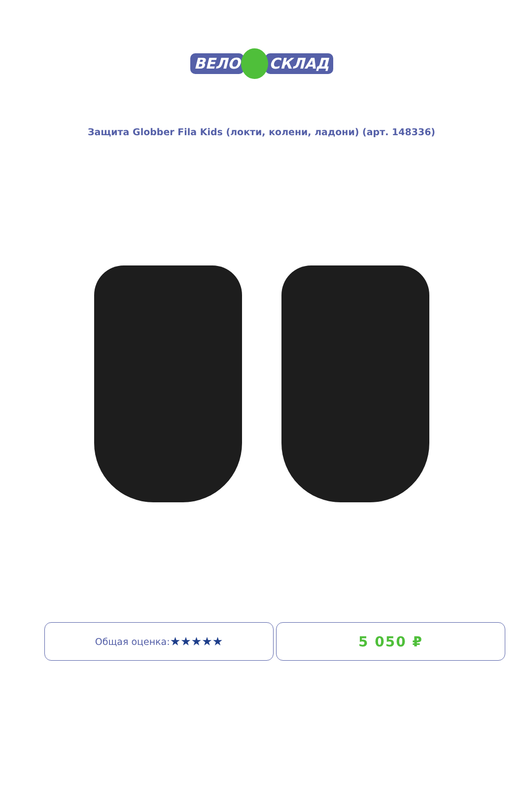ВЕЛО СКЛАД
Защита Globber Fila Kids (локти, колени, ладони) (арт. 148336)
Общая оценка: ★★★★★
5 050 ₽